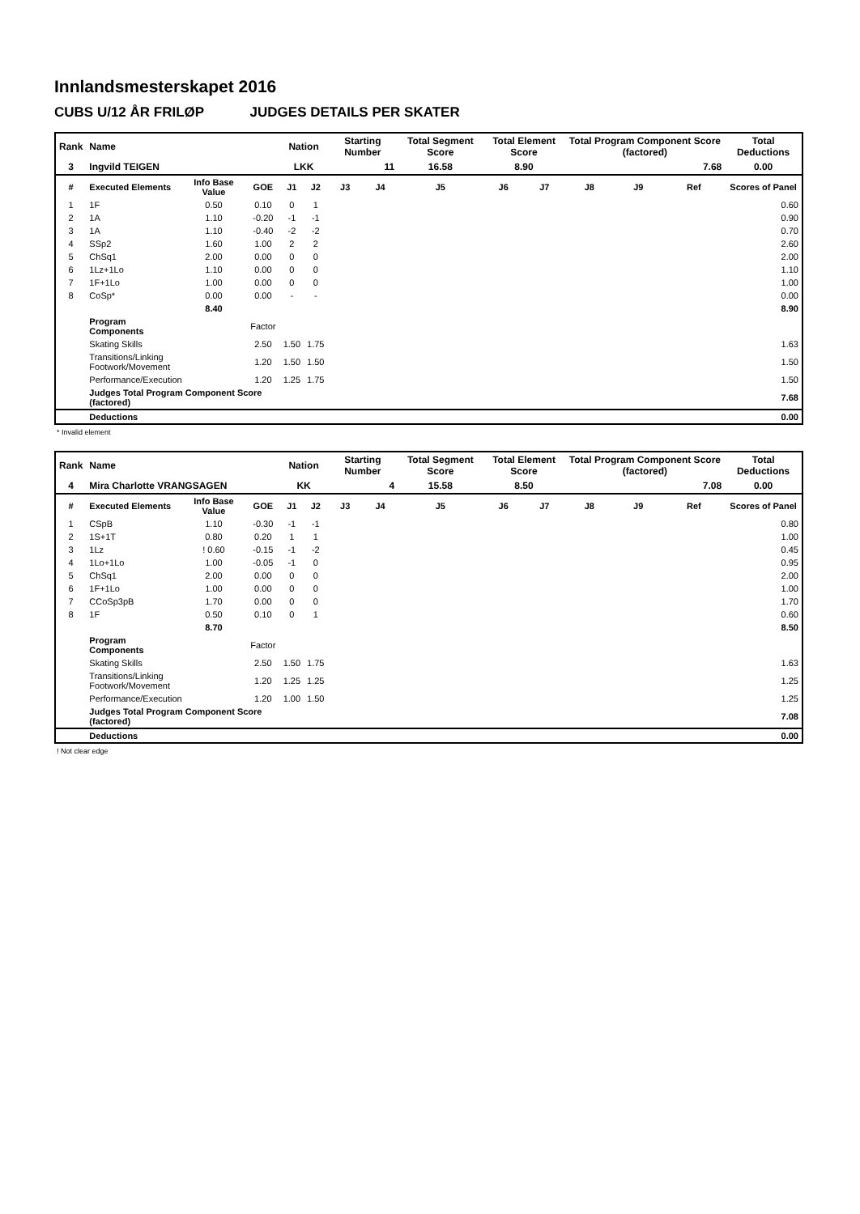Innlandsmesterskapet 2016
CUBS U/12 ÅR FRILØP JUDGES DETAILS PER SKATER
| Rank | Name | | | Nation | | Starting Number | | Total Segment Score | Total Element Score | | Total Program Component Score (factored) | | | Total Deductions |
| 3 | Ingvild TEIGEN | | | LKK | | 11 | | 16.58 | 8.90 | | 7.68 | | | 0.00 |
| # | Executed Elements | Info Base Value | GOE | J1 | J2 | J3 | J4 | J5 | J6 | J7 | J8 | J9 | Ref | Scores of Panel |
| 1 | 1F | 0.50 | 0.10 | 0 | 1 | | | | | | | | | 0.60 |
| 2 | 1A | 1.10 | -0.20 | -1 | -1 | | | | | | | | | 0.90 |
| 3 | 1A | 1.10 | -0.40 | -2 | -2 | | | | | | | | | 0.70 |
| 4 | SSp2 | 1.60 | 1.00 | 2 | 2 | | | | | | | | | 2.60 |
| 5 | ChSq1 | 2.00 | 0.00 | 0 | 0 | | | | | | | | | 2.00 |
| 6 | 1Lz+1Lo | 1.10 | 0.00 | 0 | 0 | | | | | | | | | 1.10 |
| 7 | 1F+1Lo | 1.00 | 0.00 | 0 | 0 | | | | | | | | | 1.00 |
| 8 | CoSp* | 0.00 | 0.00 | - | - | | | | | | | | | 0.00 |
| | | 8.40 | | | | | | | | | | | | 8.90 |
| | Program Components | | Factor | | | | | | | | | | | |
| | Skating Skills | | 2.50 | 1.50 | 1.75 | | | | | | | | | 1.63 |
| | Transitions/Linking Footwork/Movement | | 1.20 | 1.50 | 1.50 | | | | | | | | | 1.50 |
| | Performance/Execution | | 1.20 | 1.25 | 1.75 | | | | | | | | | 1.50 |
| | Judges Total Program Component Score (factored) | | | | | | | | | | | | | 7.68 |
| | Deductions | | | | | | | | | | | | | 0.00 |
* Invalid element
| Rank | Name | | | Nation | | Starting Number | | Total Segment Score | Total Element Score | | Total Program Component Score (factored) | | | Total Deductions |
| 4 | Mira Charlotte VRANGSAGEN | | | KK | | 4 | | 15.58 | 8.50 | | 7.08 | | | 0.00 |
| # | Executed Elements | Info Base Value | GOE | J1 | J2 | J3 | J4 | J5 | J6 | J7 | J8 | J9 | Ref | Scores of Panel |
| 1 | CSpB | 1.10 | -0.30 | -1 | -1 | | | | | | | | | 0.80 |
| 2 | 1S+1T | 0.80 | 0.20 | 1 | 1 | | | | | | | | | 1.00 |
| 3 | 1Lz | ! 0.60 | -0.15 | -1 | -2 | | | | | | | | | 0.45 |
| 4 | 1Lo+1Lo | 1.00 | -0.05 | -1 | 0 | | | | | | | | | 0.95 |
| 5 | ChSq1 | 2.00 | 0.00 | 0 | 0 | | | | | | | | | 2.00 |
| 6 | 1F+1Lo | 1.00 | 0.00 | 0 | 0 | | | | | | | | | 1.00 |
| 7 | CCoSp3pB | 1.70 | 0.00 | 0 | 0 | | | | | | | | | 1.70 |
| 8 | 1F | 0.50 | 0.10 | 0 | 1 | | | | | | | | | 0.60 |
| | | 8.70 | | | | | | | | | | | | 8.50 |
| | Program Components | | Factor | | | | | | | | | | | |
| | Skating Skills | | 2.50 | 1.50 | 1.75 | | | | | | | | | 1.63 |
| | Transitions/Linking Footwork/Movement | | 1.20 | 1.25 | 1.25 | | | | | | | | | 1.25 |
| | Performance/Execution | | 1.20 | 1.00 | 1.50 | | | | | | | | | 1.25 |
| | Judges Total Program Component Score (factored) | | | | | | | | | | | | | 7.08 |
| | Deductions | | | | | | | | | | | | | 0.00 |
! Not clear edge